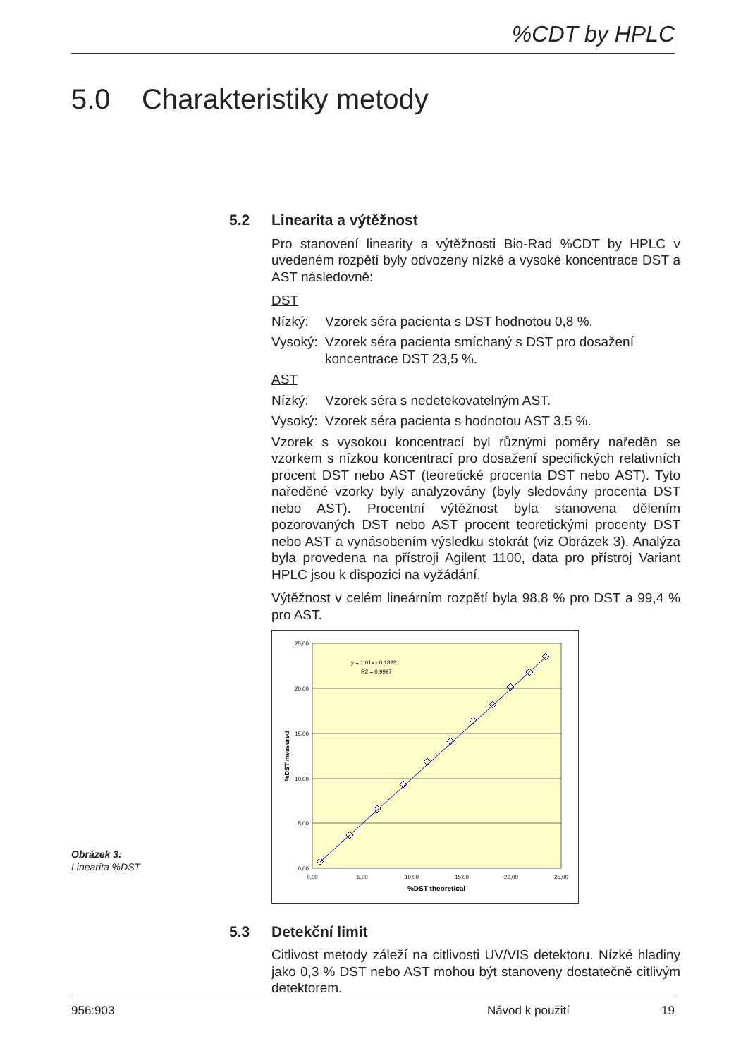%CDT by HPLC
5.0 Charakteristiky metody
5.2 Linearita a výtěžnost
Pro stanovení linearity a výtěžnosti Bio-Rad %CDT by HPLC v uvedeném rozpětí byly odvozeny nízké a vysoké koncentrace DST a AST následovně:
DST
Nízký: Vzorek séra pacienta s DST hodnotou 0,8 %.
Vysoký: Vzorek séra pacienta smíchaný s DST pro dosažení koncentrace DST 23,5 %.
AST
Nízký: Vzorek séra s nedetekovatelným AST.
Vysoký: Vzorek séra pacienta s hodnotou AST 3,5 %.
Vzorek s vysokou koncentrací byl různými poměry naředěn se vzorkem s nízkou koncentrací pro dosažení specifických relativních procent DST nebo AST (teoretické procenta DST nebo AST). Tyto naředěné vzorky byly analyzovány (byly sledovány procenta DST nebo AST). Procentní výtěžnost byla stanovena dělením pozorovaných DST nebo AST procent teoretickými procenty DST nebo AST a vynásobením výsledku stokrát (viz Obrázek 3). Analýza byla provedena na přístroji Agilent 1100, data pro přístroj Variant HPLC jsou k dispozici na vyžádání.
Výtěžnost v celém lineárním rozpětí byla 98,8 % pro DST a 99,4 % pro AST.
y = 1.01x - 0.1823
R2 = 0,9997
25,00
20,00
15,00
10,00
5,00
0,00
0,00
5,00
10,00
15,00
20,00
25,00
%DST theoretical
%DST measured
5.3 Detekční limit
Citlivost metody záleží na citlivosti UV/VIS detektoru. Nízké hladiny jako 0,3 % DST nebo AST mohou být stanoveny dostatečně citlivým detektorem.
Obrázek 3:
Linearita %DST
956:903 Návod k použití 19